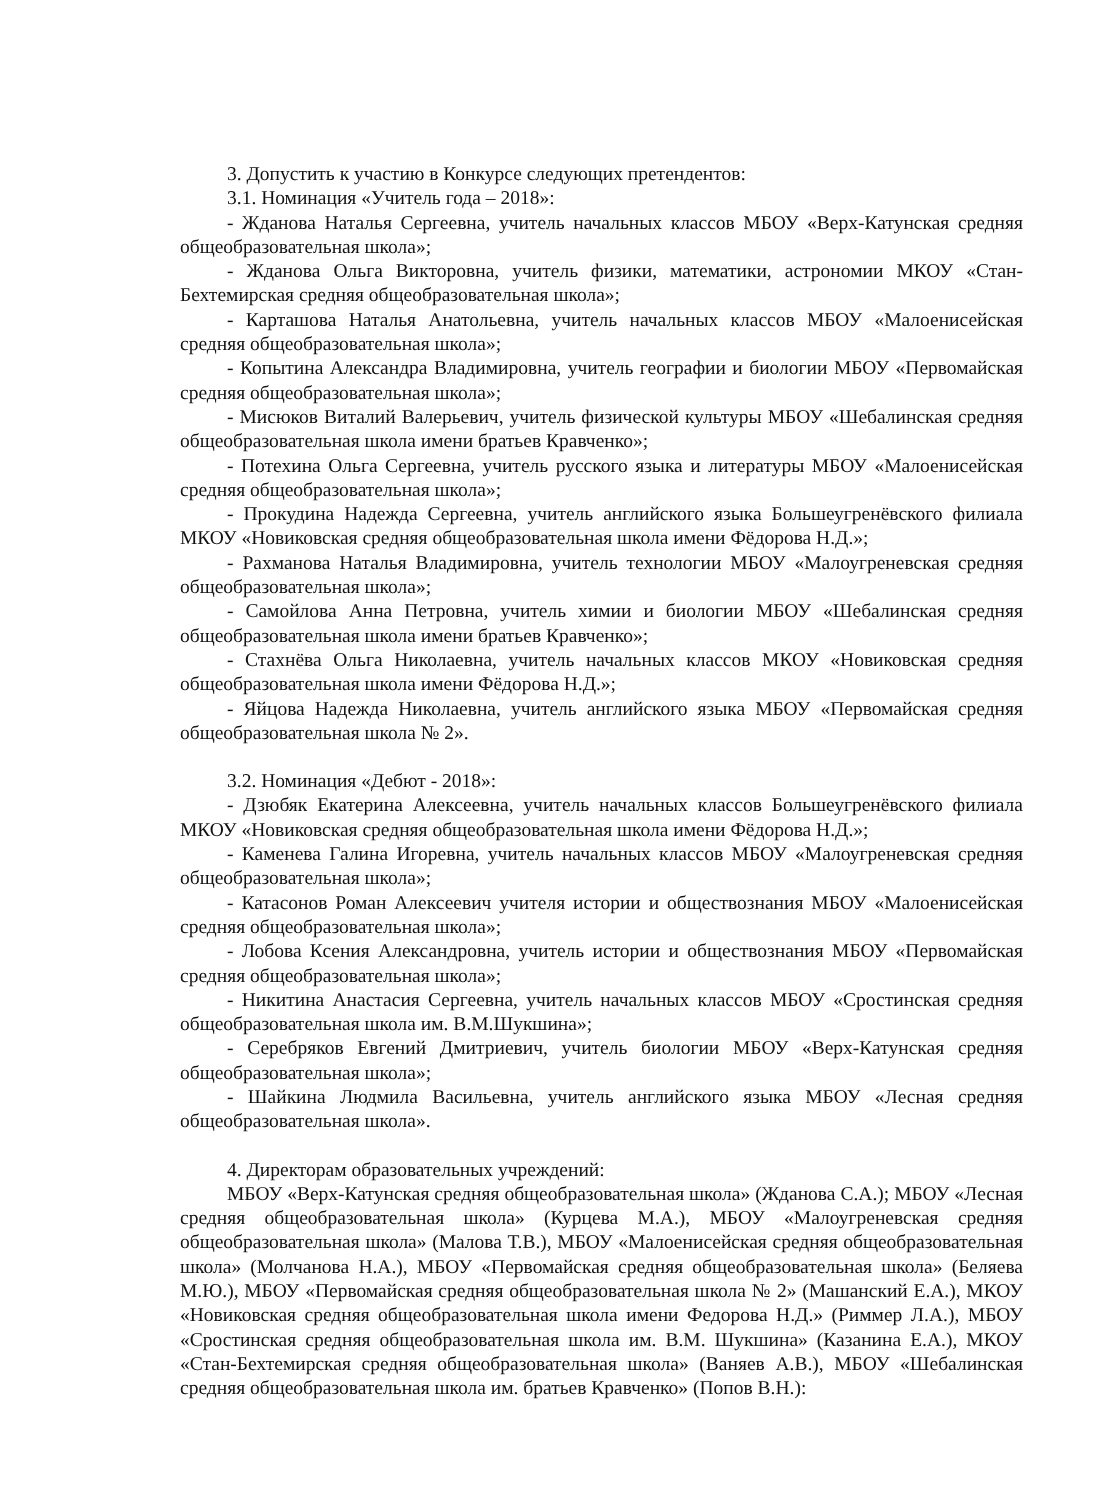3. Допустить к участию в Конкурсе следующих претендентов:
3.1. Номинация «Учитель года – 2018»:
- Жданова Наталья Сергеевна, учитель начальных классов МБОУ «Верх-Катунская средняя общеобразовательная школа»;
- Жданова Ольга Викторовна, учитель физики, математики, астрономии МКОУ «Стан-Бехтемирская средняя общеобразовательная школа»;
- Карташова Наталья Анатольевна, учитель начальных классов МБОУ «Малоенисейская средняя общеобразовательная школа»;
- Копытина Александра Владимировна, учитель географии и биологии МБОУ «Первомайская средняя общеобразовательная школа»;
- Мисюков Виталий Валерьевич, учитель физической культуры МБОУ «Шебалинская средняя общеобразовательная школа имени братьев Кравченко»;
- Потехина Ольга Сергеевна, учитель русского языка и литературы МБОУ «Малоенисейская средняя общеобразовательная школа»;
- Прокудина Надежда Сергеевна, учитель английского языка Большеугренёвского филиала МКОУ «Новиковская средняя общеобразовательная школа имени Фёдорова Н.Д.»;
- Рахманова Наталья Владимировна, учитель технологии МБОУ «Малоугреневская средняя общеобразовательная школа»;
- Самойлова Анна Петровна, учитель химии и биологии МБОУ «Шебалинская средняя общеобразовательная школа имени братьев Кравченко»;
- Стахнёва Ольга Николаевна, учитель начальных классов МКОУ «Новиковская средняя общеобразовательная школа имени Фёдорова Н.Д.»;
- Яйцова Надежда Николаевна, учитель английского языка МБОУ «Первомайская средняя общеобразовательная школа № 2».
3.2. Номинация «Дебют - 2018»:
- Дзюбяк Екатерина Алексеевна, учитель начальных классов Большеугренёвского филиала МКОУ «Новиковская средняя общеобразовательная школа имени Фёдорова Н.Д.»;
- Каменева Галина Игоревна, учитель начальных классов МБОУ «Малоугреневская средняя общеобразовательная школа»;
- Катасонов Роман Алексеевич учителя истории и обществознания МБОУ «Малоенисейская средняя общеобразовательная школа»;
- Лобова Ксения Александровна, учитель истории и обществознания МБОУ «Первомайская средняя общеобразовательная школа»;
- Никитина Анастасия Сергеевна, учитель начальных классов МБОУ «Сростинская средняя общеобразовательная школа им. В.М.Шукшина»;
- Серебряков Евгений Дмитриевич, учитель биологии МБОУ «Верх-Катунская средняя общеобразовательная школа»;
- Шайкина Людмила Васильевна, учитель английского языка МБОУ «Лесная средняя общеобразовательная школа».
4. Директорам образовательных учреждений:
МБОУ «Верх-Катунская средняя общеобразовательная школа» (Жданова С.А.); МБОУ «Лесная средняя общеобразовательная школа» (Курцева М.А.), МБОУ «Малоугреневская средняя общеобразовательная школа» (Малова Т.В.), МБОУ «Малоенисейская средняя общеобразовательная школа» (Молчанова Н.А.), МБОУ «Первомайская средняя общеобразовательная школа» (Беляева М.Ю.), МБОУ «Первомайская средняя общеобразовательная школа № 2» (Машанский Е.А.), МКОУ «Новиковская средняя общеобразовательная школа имени Федорова Н.Д.» (Риммер Л.А.), МБОУ «Сростинская средняя общеобразовательная школа им. В.М. Шукшина» (Казанина Е.А.), МКОУ «Стан-Бехтемирская средняя общеобразовательная школа» (Ваняев А.В.), МБОУ «Шебалинская средняя общеобразовательная школа им. братьев Кравченко» (Попов В.Н.):